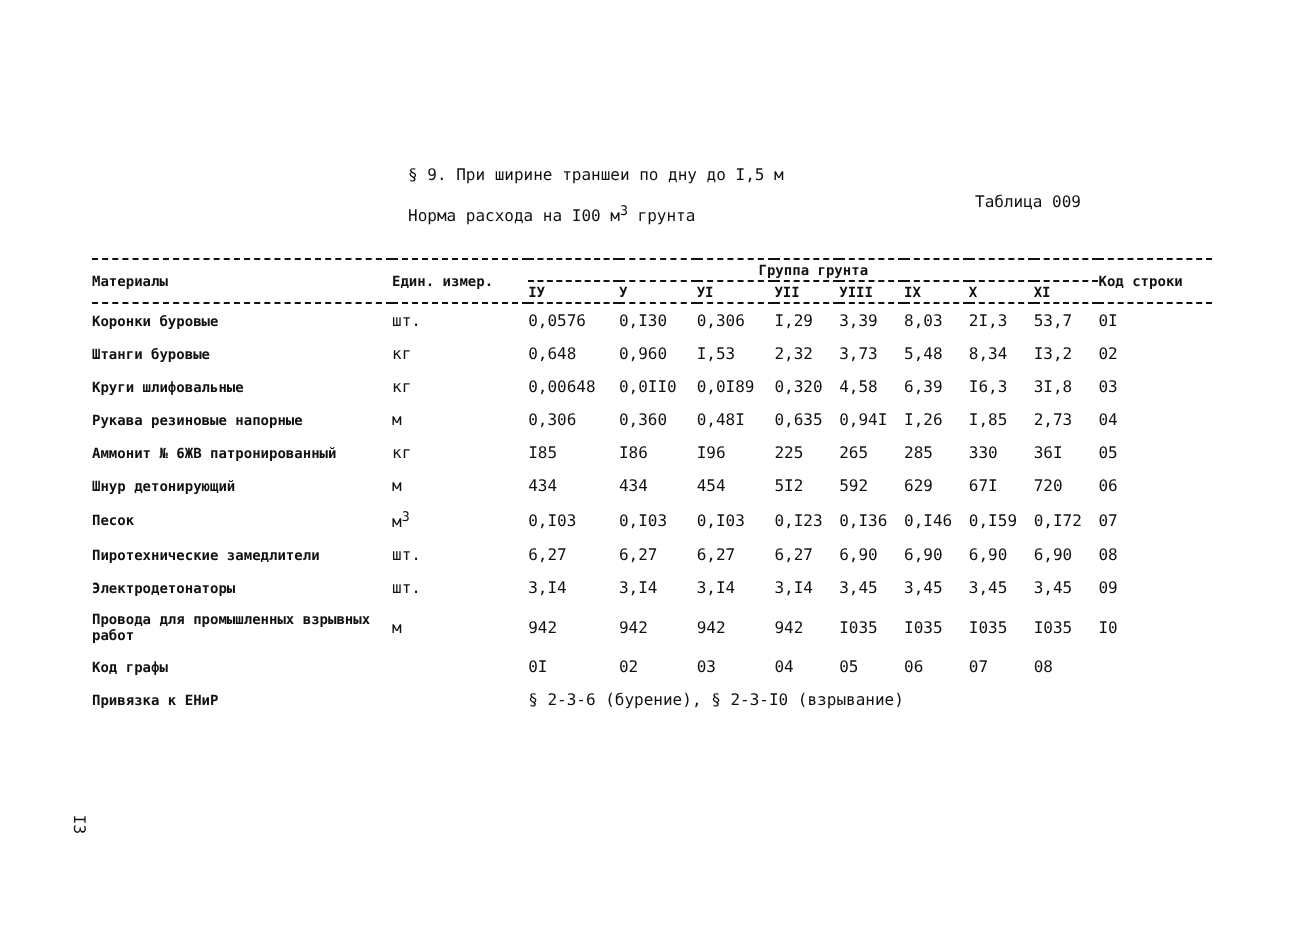§ 9. При ширине траншеи по дну до I,5 м
Норма расхода на I00 м<sup>3</sup> грунта
Таблица 009
| Материалы | Един. измер. | Группа грунта | | | | | | | | Код строки |
| --- | --- | --- | --- | --- | --- | --- | --- | --- | --- | --- |
| | | IУ | У | УI | УII | УIII | IX | X | XI | |
| Коронки буровые | шт. | 0,0576 | 0,I30 | 0,306 | I,29 | 3,39 | 8,03 | 2I,3 | 53,7 | 0I |
| Штанги буровые | кг | 0,648 | 0,960 | I,53 | 2,32 | 3,73 | 5,48 | 8,34 | I3,2 | 02 |
| Круги шлифовальные | кг | 0,00648 | 0,0II0 | 0,0I89 | 0,320 | 4,58 | 6,39 | I6,3 | 3I,8 | 03 |
| Рукава резиновые напорные | м | 0,306 | 0,360 | 0,48I | 0,635 | 0,94I | I,26 | I,85 | 2,73 | 04 |
| Аммонит № 6ЖВ патронированный | кг | I85 | I86 | I96 | 225 | 265 | 285 | 330 | 36I | 05 |
| Шнур детонирующий | м | 434 | 434 | 454 | 5I2 | 592 | 629 | 67I | 720 | 06 |
| Песок | м<sup>3</sup> | 0,I03 | 0,I03 | 0,I03 | 0,I23 | 0,I36 | 0,I46 | 0,I59 | 0,I72 | 07 |
| Пиротехнические замедлители | шт. | 6,27 | 6,27 | 6,27 | 6,27 | 6,90 | 6,90 | 6,90 | 6,90 | 08 |
| Электродетонаторы | шт. | 3,I4 | 3,I4 | 3,I4 | 3,I4 | 3,45 | 3,45 | 3,45 | 3,45 | 09 |
| Провода для промышленных взрывных работ | м | 942 | 942 | 942 | 942 | I035 | I035 | I035 | I035 | I0 |
| Код графы | | 0I | 02 | 03 | 04 | 05 | 06 | 07 | 08 | |
| Привязка к ЕНиР | | § 2-3-6 (бурение), § 2-3-I0 (взрывание) | | | | | | | | |
I3